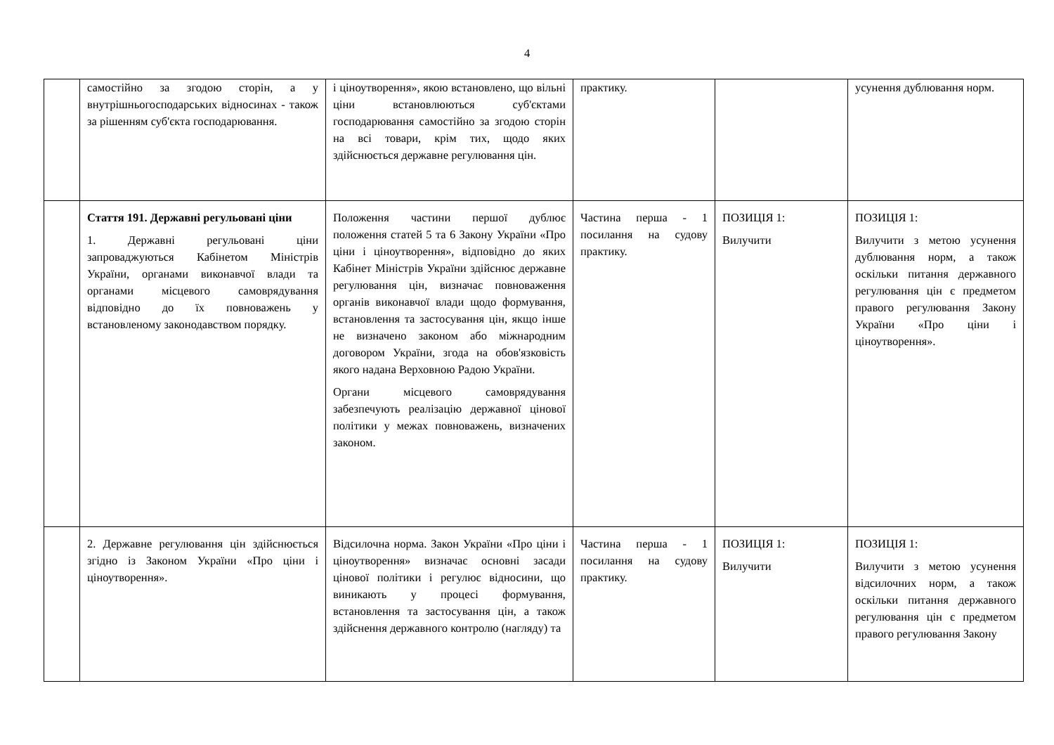4
| | самостійно за згодою сторін, а у внутрішньогосподарських відносинах - також за рішенням суб'єкта господарювання. | і ціноутворення», якою встановлено, що вільні ціни встановлюються суб'єктами господарювання самостійно за згодою сторін на всі товари, крім тих, щодо яких здійснюється державне регулювання цін. | практику. | | усунення дублювання норм. |
| | Стаття 191. Державні регульовані ціни 1. Державні регульовані ціни запроваджуються Кабінетом Міністрів України, органами виконавчої влади та органами місцевого самоврядування відповідно до їх повноважень у встановленому законодавством порядку. | Положення частини першої дублює положення статей 5 та 6 Закону України «Про ціни і ціноутворення», відповідно до яких Кабінет Міністрів України здійснює державне регулювання цін, визначає повноваження органів виконавчої влади щодо формування, встановлення та застосування цін, якщо інше не визначено законом або міжнародним договором України, згода на обов'язковість якого надана Верховною Радою України. Органи місцевого самоврядування забезпечують реалізацію державної цінової політики у межах повноважень, визначених законом. | Частина перша - 1 посилання на судову практику. | ПОЗИЦІЯ 1: Вилучити | ПОЗИЦІЯ 1: Вилучити з метою усунення дублювання норм, а також оскільки питання державного регулювання цін є предметом правого регулювання Закону України «Про ціни і ціноутворення». |
| | 2. Державне регулювання цін здійснюється згідно із Законом України «Про ціни і ціноутворення». | Відсилочна норма. Закон України «Про ціни і ціноутворення» визначає основні засади цінової політики і регулює відносини, що виникають у процесі формування, встановлення та застосування цін, а також здійснення державного контролю (нагляду) та | Частина перша - 1 посилання на судову практику. | ПОЗИЦІЯ 1: Вилучити | ПОЗИЦІЯ 1: Вилучити з метою усунення відсилочних норм, а також оскільки питання державного регулювання цін є предметом правого регулювання Закону |